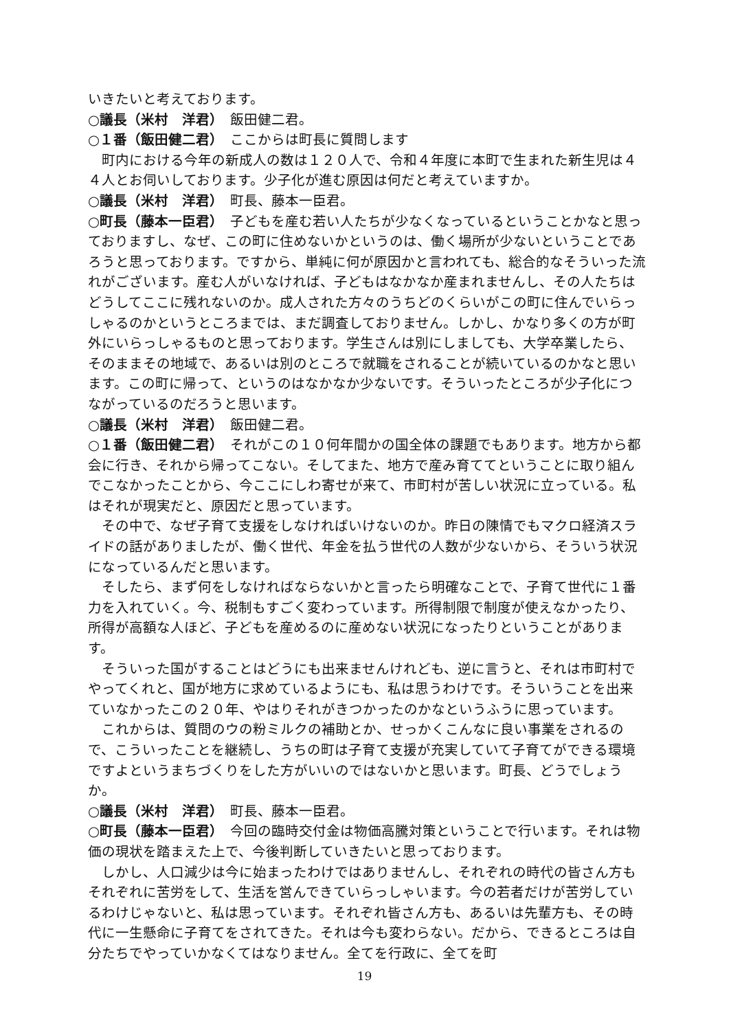いきたいと考えております。
○議長（米村　洋君）　飯田健二君。
○１番（飯田健二君）　ここからは町長に質問します
町内における今年の新成人の数は１２０人で、令和４年度に本町で生まれた新生児は４４人とお伺いしております。少子化が進む原因は何だと考えていますか。
○議長（米村　洋君）　町長、藤本一臣君。
○町長（藤本一臣君）　子どもを産む若い人たちが少なくなっているということかなと思っておりますし、なぜ、この町に住めないかというのは、働く場所が少ないということであろうと思っております。ですから、単純に何が原因かと言われても、総合的なそういった流れがございます。産む人がいなければ、子どもはなかなか産まれませんし、その人たちはどうしてここに残れないのか。成人された方々のうちどのくらいがこの町に住んでいらっしゃるのかというところまでは、まだ調査しておりません。しかし、かなり多くの方が町外にいらっしゃるものと思っております。学生さんは別にしましても、大学卒業したら、そのままその地域で、あるいは別のところで就職をされることが続いているのかなと思います。この町に帰って、というのはなかなか少ないです。そういったところが少子化につながっているのだろうと思います。
○議長（米村　洋君）　飯田健二君。
○１番（飯田健二君）　それがこの１０何年間かの国全体の課題でもあります。地方から都会に行き、それから帰ってこない。そしてまた、地方で産み育ててということに取り組んでこなかったことから、今ここにしわ寄せが来て、市町村が苦しい状況に立っている。私はそれが現実だと、原因だと思っています。
その中で、なぜ子育て支援をしなければいけないのか。昨日の陳情でもマクロ経済スライドの話がありましたが、働く世代、年金を払う世代の人数が少ないから、そういう状況になっているんだと思います。
そしたら、まず何をしなければならないかと言ったら明確なことで、子育て世代に１番力を入れていく。今、税制もすごく変わっています。所得制限で制度が使えなかったり、所得が高額な人ほど、子どもを産めるのに産めない状況になったりということがあります。
そういった国がすることはどうにも出来ませんけれども、逆に言うと、それは市町村でやってくれと、国が地方に求めているようにも、私は思うわけです。そういうことを出来ていなかったこの２０年、やはりそれがきつかったのかなというふうに思っています。
これからは、質問のウの粉ミルクの補助とか、せっかくこんなに良い事業をされるので、こういったことを継続し、うちの町は子育て支援が充実していて子育てができる環境ですよというまちづくりをした方がいいのではないかと思います。町長、どうでしょうか。
○議長（米村　洋君）　町長、藤本一臣君。
○町長（藤本一臣君）　今回の臨時交付金は物価高騰対策ということで行います。それは物価の現状を踏まえた上で、今後判断していきたいと思っております。
しかし、人口減少は今に始まったわけではありませんし、それぞれの時代の皆さん方もそれぞれに苦労をして、生活を営んできていらっしゃいます。今の若者だけが苦労しているわけじゃないと、私は思っています。それぞれ皆さん方も、あるいは先輩方も、その時代に一生懸命に子育てをされてきた。それは今も変わらない。だから、できるところは自分たちでやっていかなくてはなりません。全てを行政に、全てを町
19